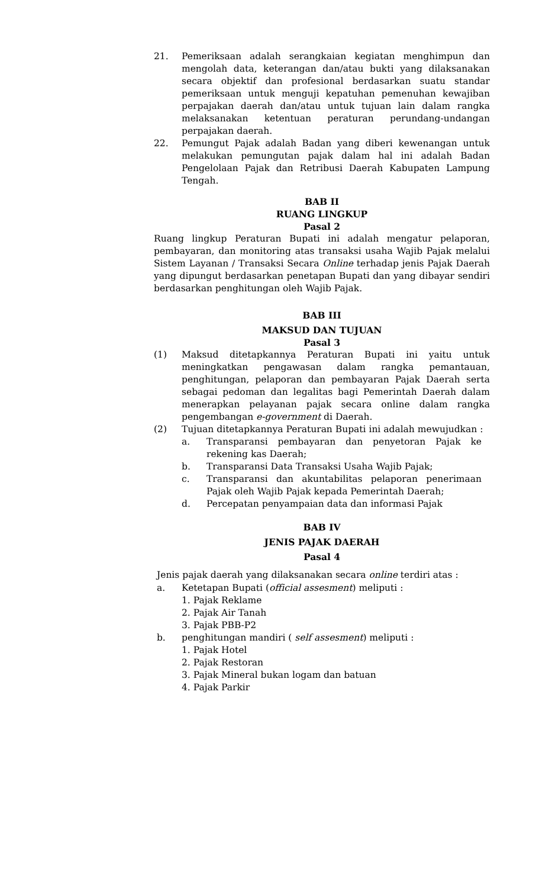21. Pemeriksaan adalah serangkaian kegiatan menghimpun dan mengolah data, keterangan dan/atau bukti yang dilaksanakan secara objektif dan profesional berdasarkan suatu standar pemeriksaan untuk menguji kepatuhan pemenuhan kewajiban perpajakan daerah dan/atau untuk tujuan lain dalam rangka melaksanakan ketentuan peraturan perundang-undangan perpajakan daerah.
22. Pemungut Pajak adalah Badan yang diberi kewenangan untuk melakukan pemungutan pajak dalam hal ini adalah Badan Pengelolaan Pajak dan Retribusi Daerah Kabupaten Lampung Tengah.
BAB II
RUANG LINGKUP
Pasal 2
Ruang lingkup Peraturan Bupati ini adalah mengatur pelaporan, pembayaran, dan monitoring atas transaksi usaha Wajib Pajak melalui Sistem Layanan / Transaksi Secara Online terhadap jenis Pajak Daerah yang dipungut berdasarkan penetapan Bupati dan yang dibayar sendiri berdasarkan penghitungan oleh Wajib Pajak.
BAB III
MAKSUD DAN TUJUAN
Pasal 3
(1) Maksud ditetapkannya Peraturan Bupati ini yaitu untuk meningkatkan pengawasan dalam rangka pemantauan, penghitungan, pelaporan dan pembayaran Pajak Daerah serta sebagai pedoman dan legalitas bagi Pemerintah Daerah dalam menerapkan pelayanan pajak secara online dalam rangka pengembangan e-government di Daerah.
(2) Tujuan ditetapkannya Peraturan Bupati ini adalah mewujudkan :
a. Transparansi pembayaran dan penyetoran Pajak ke rekening kas Daerah;
b. Transparansi Data Transaksi Usaha Wajib Pajak;
c. Transparansi dan akuntabilitas pelaporan penerimaan Pajak oleh Wajib Pajak kepada Pemerintah Daerah;
d. Percepatan penyampaian data dan informasi Pajak
BAB IV
JENIS PAJAK DAERAH
Pasal 4
Jenis pajak daerah yang dilaksanakan secara online terdiri atas :
a. Ketetapan Bupati (official assesment) meliputi :
1. Pajak Reklame
2. Pajak Air Tanah
3. Pajak PBB-P2
b. penghitungan mandiri ( self assesment) meliputi :
1. Pajak Hotel
2. Pajak Restoran
3. Pajak Mineral bukan logam dan batuan
4. Pajak Parkir